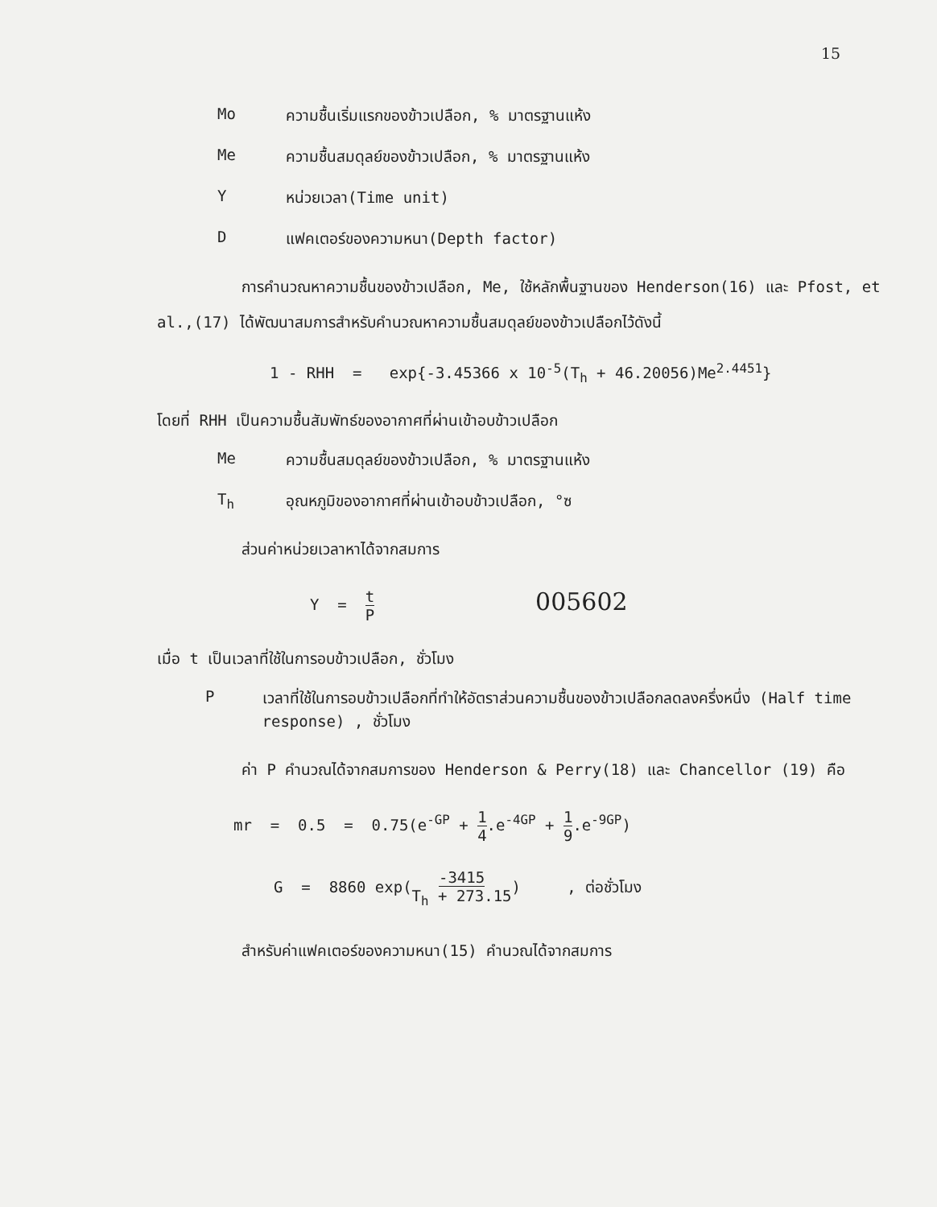15
Mo ความชื้นเริ่มแรกของข้าวเปลือก, % มาตรฐานแห้ง
Me ความชื้นสมดุลย์ของข้าวเปลือก, % มาตรฐานแห้ง
Yหน่วยเวลา(Time unit)
Dแฟคเตอร์ของความหนา(Depth factor)
การคำนวณหาความชื้นของข้าวเปลือก, Me, ใช้หลักพื้นฐานของ Henderson(16) และ Pfost, et al.,(17) ได้พัฒนาสมการสำหรับคำนวณหาความชื้นสมดุลย์ของข้าวเปลือกไว้ดังนี้
1 - RHH = exp{-3.45366 x 10<sup>-5</sup>(T<sub>h</sub> + 46.20056)Me<sup>2.4451</sup>}
โดยที่ RHH เป็นความชื้นสัมพัทธ์ของอากาศที่ผ่านเข้าอบข้าวเปลือก
Me ความชื้นสมดุลย์ของข้าวเปลือก, % มาตรฐานแห้ง
T<sub>h</sub> อุณหภูมิของอากาศที่ผ่านเข้าอบข้าวเปลือก, °ซ
ส่วนค่าหน่วยเวลาหาได้จากสมการ
Y = t P 005602
เมื่อ t เป็นเวลาที่ใช้ในการอบข้าวเปลือก, ชั่วโมง
Pเวลาที่ใช้ในการอบข้าวเปลือกที่ทำให้อัตราส่วนความชื้นของข้าวเปลือกลดลงครึ่งหนึ่ง (Half time response) , ชั่วโมง
ค่า P คำนวณได้จากสมการของ Henderson & Perry(18) และ Chancellor (19) คือ
mr = 0.5 = 0.75(e<sup>-GP</sup> + 1 4.e<sup>-4GP</sup> + 1 9.e<sup>-9GP</sup>)
G = 8860 exp(-3415 T<sub>h</sub> + 273.15) , ต่อชั่วโมง
สำหรับค่าแฟคเตอร์ของความหนา(15) คำนวณได้จากสมการ